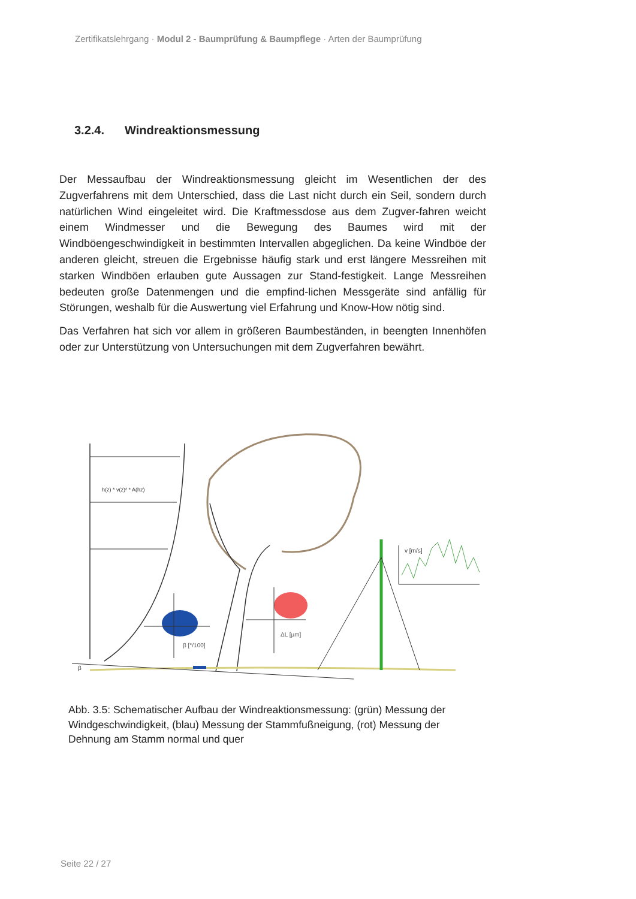Zertifikatslehrgang · Modul 2 - Baumprüfung & Baumpflege · Arten der Baumprüfung
3.2.4. Windreaktionsmessung
Der Messaufbau der Windreaktionsmessung gleicht im Wesentlichen der des Zugverfahrens mit dem Unterschied, dass die Last nicht durch ein Seil, sondern durch natürlichen Wind eingeleitet wird. Die Kraftmessdose aus dem Zugver-fahren weicht einem Windmesser und die Bewegung des Baumes wird mit der Windböengeschwindigkeit in bestimmten Intervallen abgeglichen. Da keine Windböe der anderen gleicht, streuen die Ergebnisse häufig stark und erst längere Messreihen mit starken Windböen erlauben gute Aussagen zur Stand-festigkeit. Lange Messreihen bedeuten große Datenmengen und die empfind-lichen Messgeräte sind anfällig für Störungen, weshalb für die Auswertung viel Erfahrung und Know-How nötig sind.
Das Verfahren hat sich vor allem in größeren Baumbeständen, in beengten Innenhöfen oder zur Unterstützung von Untersuchungen mit dem Zugverfahren bewährt.
h(z) * v(z)² * A(hz)
β [°/100]
ΔL [µm]
β
v [m/s]
Abb. 3.5: Schematischer Aufbau der Windreaktionsmessung: (grün) Messung der Windgeschwindigkeit, (blau) Messung der Stammfußneigung, (rot) Messung der Dehnung am Stamm normal und quer
Seite 22 / 27